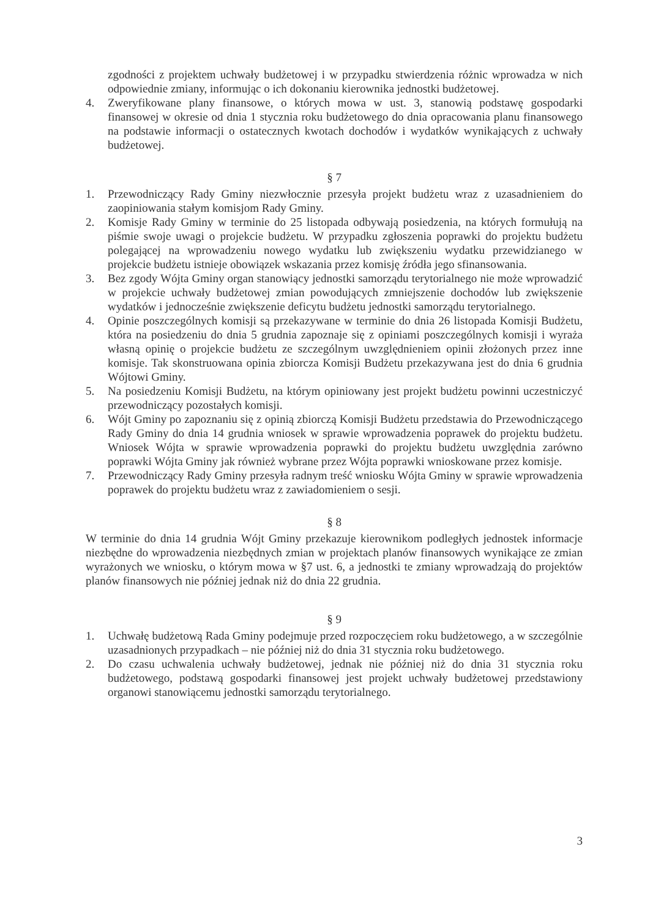zgodności z projektem uchwały budżetowej i w przypadku stwierdzenia różnic wprowadza w nich odpowiednie zmiany, informując o ich dokonaniu kierownika jednostki budżetowej.
4. Zweryfikowane plany finansowe, o których mowa w ust. 3, stanowią podstawę gospodarki finansowej w okresie od dnia 1 stycznia roku budżetowego do dnia opracowania planu finansowego na podstawie informacji o ostatecznych kwotach dochodów i wydatków wynikających z uchwały budżetowej.
§ 7
1. Przewodniczący Rady Gminy niezwłocznie przesyła projekt budżetu wraz z uzasadnieniem do zaopiniowania stałym komisjom Rady Gminy.
2. Komisje Rady Gminy w terminie do 25 listopada odbywają posiedzenia, na których formułują na piśmie swoje uwagi o projekcie budżetu. W przypadku zgłoszenia poprawki do projektu budżetu polegającej na wprowadzeniu nowego wydatku lub zwiększeniu wydatku przewidzianego w projekcie budżetu istnieje obowiązek wskazania przez komisję źródła jego sfinansowania.
3. Bez zgody Wójta Gminy organ stanowiący jednostki samorządu terytorialnego nie może wprowadzić w projekcie uchwały budżetowej zmian powodujących zmniejszenie dochodów lub zwiększenie wydatków i jednocześnie zwiększenie deficytu budżetu jednostki samorządu terytorialnego.
4. Opinie poszczególnych komisji są przekazywane w terminie do dnia 26 listopada Komisji Budżetu, która na posiedzeniu do dnia 5 grudnia zapoznaje się z opiniami poszczególnych komisji i wyraża własną opinię o projekcie budżetu ze szczególnym uwzględnieniem opinii złożonych przez inne komisje. Tak skonstruowana opinia zbiorcza Komisji Budżetu przekazywana jest do dnia 6 grudnia Wójtowi Gminy.
5. Na posiedzeniu Komisji Budżetu, na którym opiniowany jest projekt budżetu powinni uczestniczyć przewodniczący pozostałych komisji.
6. Wójt Gminy po zapoznaniu się z opinią zbiorczą Komisji Budżetu przedstawia do Przewodniczącego Rady Gminy do dnia 14 grudnia wniosek w sprawie wprowadzenia poprawek do projektu budżetu. Wniosek Wójta w sprawie wprowadzenia poprawki do projektu budżetu uwzględnia zarówno poprawki Wójta Gminy jak również wybrane przez Wójta poprawki wnioskowane przez komisje.
7. Przewodniczący Rady Gminy przesyła radnym treść wniosku Wójta Gminy w sprawie wprowadzenia poprawek do projektu budżetu wraz z zawiadomieniem o sesji.
§ 8
W terminie do dnia 14 grudnia Wójt Gminy przekazuje kierownikom podległych jednostek informacje niezbędne do wprowadzenia niezbędnych zmian w projektach planów finansowych wynikające ze zmian wyrażonych we wniosku, o którym mowa w §7 ust. 6, a jednostki te zmiany wprowadzają do projektów planów finansowych nie później jednak niż do dnia 22 grudnia.
§ 9
1. Uchwałę budżetową Rada Gminy podejmuje przed rozpoczęciem roku budżetowego, a w szczególnie uzasadnionych przypadkach – nie później niż do dnia 31 stycznia roku budżetowego.
2. Do czasu uchwalenia uchwały budżetowej, jednak nie później niż do dnia 31 stycznia roku budżetowego, podstawą gospodarki finansowej jest projekt uchwały budżetowej przedstawiony organowi stanowiącemu jednostki samorządu terytorialnego.
3